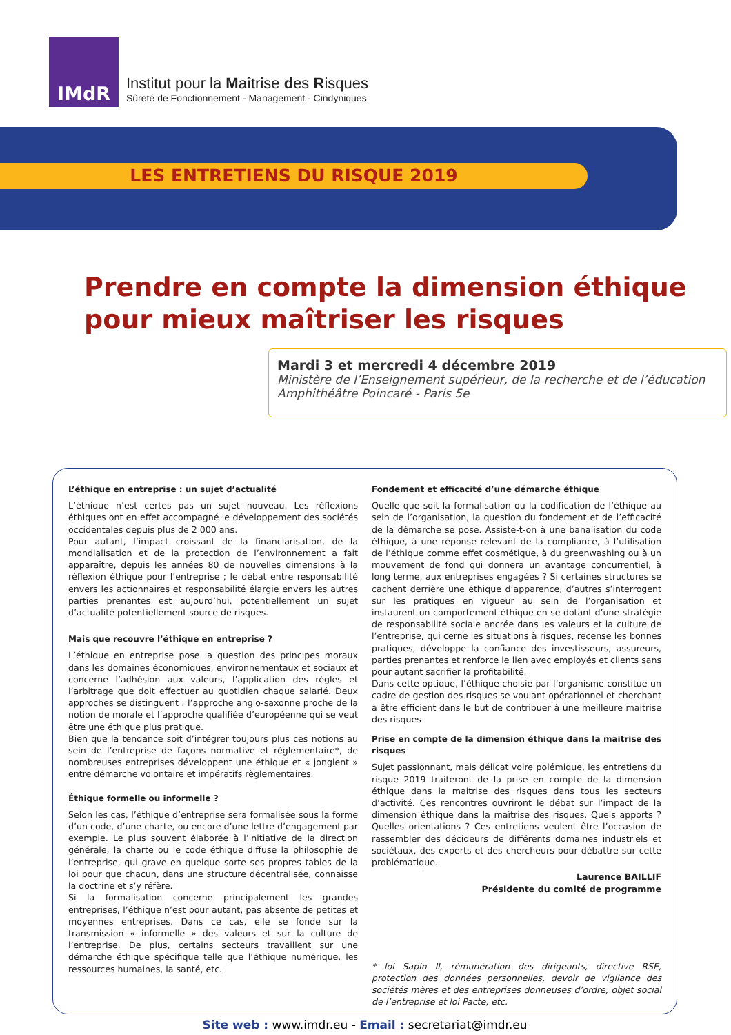IMdR
Institut pour la Maîtrise des Risques
Sûreté de Fonctionnement - Management - Cindyniques
LES ENTRETIENS DU RISQUE 2019
Prendre en compte la dimension éthique pour mieux maîtriser les risques
Mardi 3 et mercredi 4 décembre 2019
Ministère de l’Enseignement supérieur, de la recherche et de l’éducation
Amphithéâtre Poincaré - Paris 5e
L’éthique en entreprise : un sujet d’actualité
L’éthique n’est certes pas un sujet nouveau. Les réflexions éthiques ont en effet accompagné le développement des sociétés occidentales depuis plus de 2 000 ans.
Pour autant, l’impact croissant de la financiarisation, de la mondialisation et de la protection de l’environnement a fait apparaître, depuis les années 80 de nouvelles dimensions à la réflexion éthique pour l’entreprise ; le débat entre responsabilité envers les actionnaires et responsabilité élargie envers les autres parties prenantes est aujourd’hui, potentiellement un sujet d’actualité potentiellement source de risques.
Mais que recouvre l’éthique en entreprise ?
L’éthique en entreprise pose la question des principes moraux dans les domaines économiques, environnementaux et sociaux et concerne l’adhésion aux valeurs, l’application des règles et l’arbitrage que doit effectuer au quotidien chaque salarié. Deux approches se distinguent : l’approche anglo-saxonne proche de la notion de morale et l’approche qualifiée d’européenne qui se veut être une éthique plus pratique.
Bien que la tendance soit d’intégrer toujours plus ces notions au sein de l’entreprise de façons normative et réglementaire*, de nombreuses entreprises développent une éthique et « jonglent » entre démarche volontaire et impératifs règlementaires.
Éthique formelle ou informelle ?
Selon les cas, l’éthique d’entreprise sera formalisée sous la forme d’un code, d’une charte, ou encore d’une lettre d’engagement par exemple. Le plus souvent élaborée à l’initiative de la direction générale, la charte ou le code éthique diffuse la philosophie de l’entreprise, qui grave en quelque sorte ses propres tables de la loi pour que chacun, dans une structure décentralisée, connaisse la doctrine et s’y réfère.
Si la formalisation concerne principalement les grandes entreprises, l’éthique n’est pour autant, pas absente de petites et moyennes entreprises. Dans ce cas, elle se fonde sur la transmission « informelle » des valeurs et sur la culture de l’entreprise. De plus, certains secteurs travaillent sur une démarche éthique spécifique telle que l’éthique numérique, les ressources humaines, la santé, etc.
Fondement et efficacité d’une démarche éthique
Quelle que soit la formalisation ou la codification de l’éthique au sein de l’organisation, la question du fondement et de l’efficacité de la démarche se pose. Assiste-t-on à une banalisation du code éthique, à une réponse relevant de la compliance, à l’utilisation de l’éthique comme effet cosmétique, à du greenwashing ou à un mouvement de fond qui donnera un avantage concurrentiel, à long terme, aux entreprises engagées ? Si certaines structures se cachent derrière une éthique d’apparence, d’autres s’interrogent sur les pratiques en vigueur au sein de l’organisation et instaurent un comportement éthique en se dotant d’une stratégie de responsabilité sociale ancrée dans les valeurs et la culture de l’entreprise, qui cerne les situations à risques, recense les bonnes pratiques, développe la confiance des investisseurs, assureurs, parties prenantes et renforce le lien avec employés et clients sans pour autant sacrifier la profitabilité.
Dans cette optique, l’éthique choisie par l’organisme constitue un cadre de gestion des risques se voulant opérationnel et cherchant à être efficient dans le but de contribuer à une meilleure maitrise des risques
Prise en compte de la dimension éthique dans la maitrise des risques
Sujet passionnant, mais délicat voire polémique, les entretiens du risque 2019 traiteront de la prise en compte de la dimension éthique dans la maitrise des risques dans tous les secteurs d’activité. Ces rencontres ouvriront le débat sur l’impact de la dimension éthique dans la maîtrise des risques. Quels apports ? Quelles orientations ? Ces entretiens veulent être l’occasion de rassembler des décideurs de différents domaines industriels et sociétaux, des experts et des chercheurs pour débattre sur cette problématique.
Laurence BAILLIF
Présidente du comité de programme
* loi Sapin II, rémunération des dirigeants, directive RSE, protection des données personnelles, devoir de vigilance des sociétés mères et des entreprises donneuses d’ordre, objet social de l’entreprise et loi Pacte, etc.
Site web : www.imdr.eu - Email : secretariat@imdr.eu